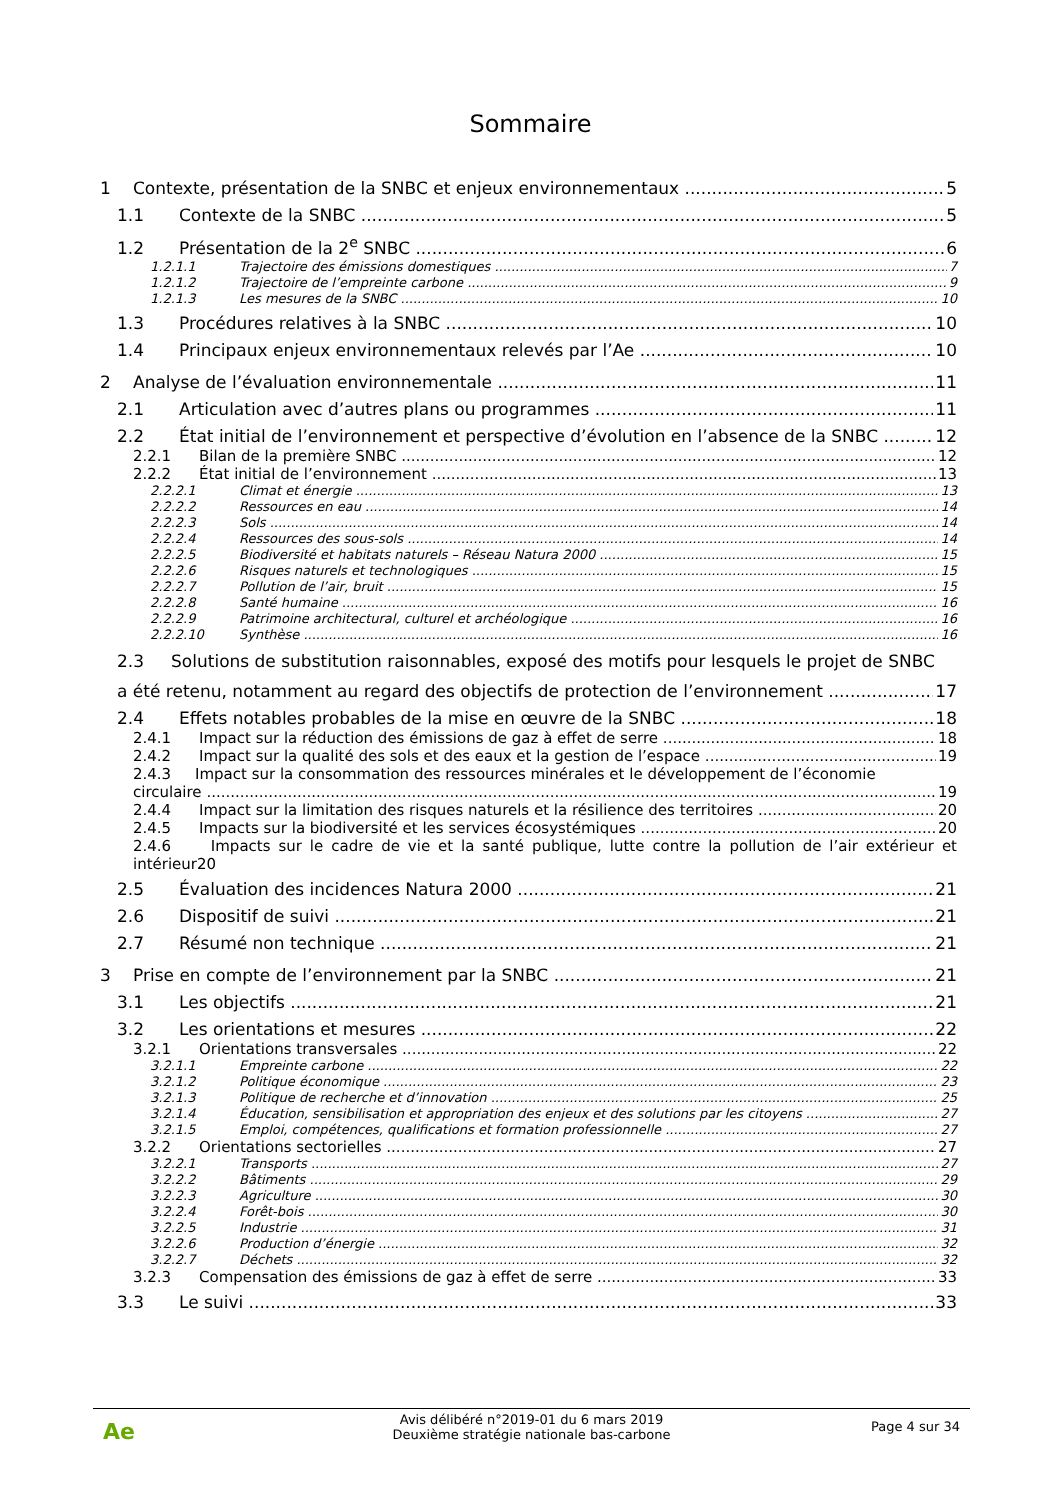Sommaire
1 Contexte, présentation de la SNBC et enjeux environnementaux 5
1.1 Contexte de la SNBC 5
1.2 Présentation de la 2<sup>e</sup> SNBC 6
1.2.1.1 Trajectoire des émissions domestiques 7
1.2.1.2 Trajectoire de l’empreinte carbone 9
1.2.1.3 Les mesures de la SNBC 10
1.3 Procédures relatives à la SNBC 10
1.4 Principaux enjeux environnementaux relevés par l’Ae 10
2 Analyse de l’évaluation environnementale 11
2.1 Articulation avec d’autres plans ou programmes 11
2.2 État initial de l’environnement et perspective d’évolution en l’absence de la SNBC 12
2.2.1 Bilan de la première SNBC 12
2.2.2 État initial de l’environnement 13
2.2.2.1 Climat et énergie 13
2.2.2.2 Ressources en eau 14
2.2.2.3 Sols 14
2.2.2.4 Ressources des sous-sols 14
2.2.2.5 Biodiversité et habitats naturels – Réseau Natura 2000 15
2.2.2.6 Risques naturels et technologiques 15
2.2.2.7 Pollution de l’air, bruit 15
2.2.2.8 Santé humaine 16
2.2.2.9 Patrimoine architectural, culturel et archéologique 16
2.2.2.10 Synthèse 16
2.3 Solutions de substitution raisonnables, exposé des motifs pour lesquels le projet de SNBC
a été retenu, notamment au regard des objectifs de protection de l’environnement 17
2.4 Effets notables probables de la mise en œuvre de la SNBC 18
2.4.1 Impact sur la réduction des émissions de gaz à effet de serre 18
2.4.2 Impact sur la qualité des sols et des eaux et la gestion de l’espace 19
2.4.3 Impact sur la consommation des ressources minérales et le développement de l’économie
circulaire 19
2.4.4 Impact sur la limitation des risques naturels et la résilience des territoires 20
2.4.5 Impacts sur la biodiversité et les services écosystémiques 20
2.4.6 Impacts sur le cadre de vie et la santé publique, lutte contre la pollution de l’air extérieur et intérieur20
2.5 Évaluation des incidences Natura 2000 21
2.6 Dispositif de suivi 21
2.7 Résumé non technique 21
3 Prise en compte de l’environnement par la SNBC 21
3.1 Les objectifs 21
3.2 Les orientations et mesures 22
3.2.1 Orientations transversales 22
3.2.1.1 Empreinte carbone 22
3.2.1.2 Politique économique 23
3.2.1.3 Politique de recherche et d’innovation 25
3.2.1.4 Éducation, sensibilisation et appropriation des enjeux et des solutions par les citoyens 27
3.2.1.5 Emploi, compétences, qualifications et formation professionnelle 27
3.2.2 Orientations sectorielles 27
3.2.2.1 Transports 27
3.2.2.2 Bâtiments 29
3.2.2.3 Agriculture 30
3.2.2.4 Forêt-bois 30
3.2.2.5 Industrie 31
3.2.2.6 Production d’énergie 32
3.2.2.7 Déchets 32
3.2.3 Compensation des émissions de gaz à effet de serre 33
3.3 Le suivi 33
Ae
Avis délibéré n°2019-01 du 6 mars 2019
Deuxième stratégie nationale bas-carbone
Page 4 sur 34